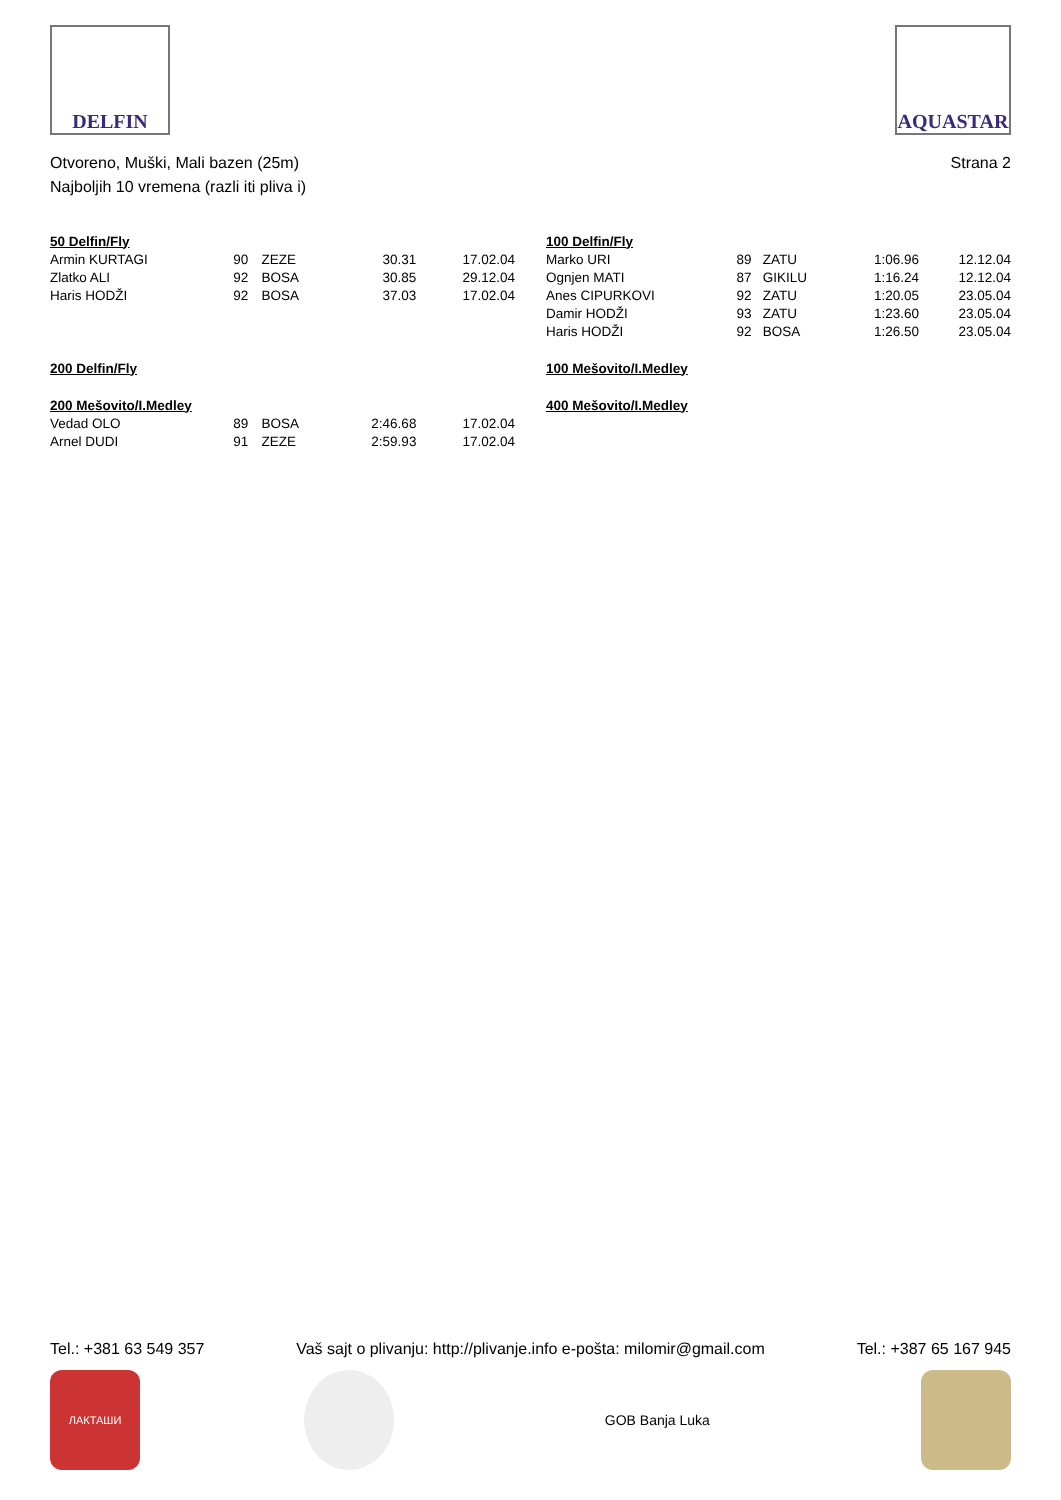DELFIN AQUASTAR
Otvoreno, Muški, Mali bazen (25m)
Najboljih 10 vremena (razli iti pliva i)
Strana 2
| 50 Delfin/Fly | | | | |
| Armin KURTAGI | 90 | ZEZE | 30.31 | 17.02.04 |
| Zlatko ALI | 92 | BOSA | 30.85 | 29.12.04 |
| Haris HODŽI | 92 | BOSA | 37.03 | 17.02.04 |
| 200 Delfin/Fly | | | | |
| 200 Mešovito/I.Medley | | | | |
| Vedad OLO | 89 | BOSA | 2:46.68 | 17.02.04 |
| Arnel DUDI | 91 | ZEZE | 2:59.93 | 17.02.04 |
| 100 Delfin/Fly | | | | |
| Marko URI | 89 | ZATU | 1:06.96 | 12.12.04 |
| Ognjen MATI | 87 | GIKILU | 1:16.24 | 12.12.04 |
| Anes CIPURKOVI | 92 | ZATU | 1:20.05 | 23.05.04 |
| Damir HODŽI | 93 | ZATU | 1:23.60 | 23.05.04 |
| Haris HODŽI | 92 | BOSA | 1:26.50 | 23.05.04 |
| 100 Mešovito/I.Medley | | | | |
| 400 Mešovito/I.Medley | | | | |
Tel.: +381 63 549 357 Vaš sajt o plivanju: http://plivanje.info e-pošta: milomir@gmail.com Tel.: +387 65 167 945
ЛАКТАШИ
GOB Banja Luka